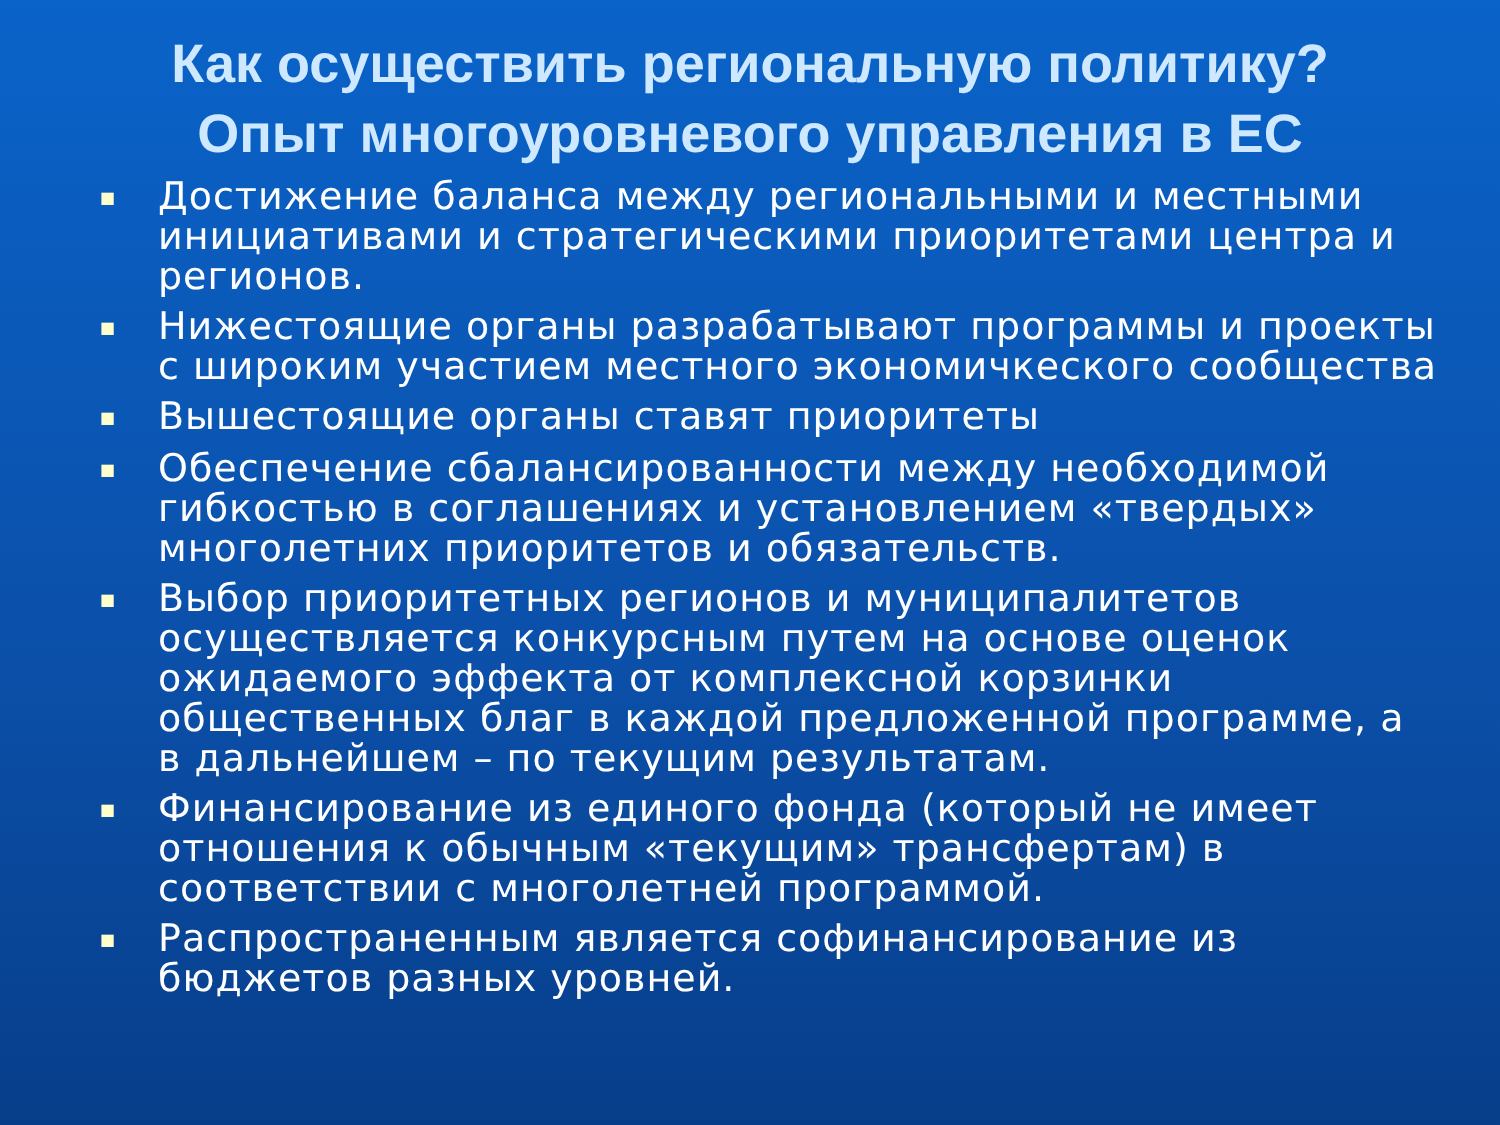Как осуществить региональную политику?
Опыт многоуровневого управления в ЕС
■ Достижение баланса между региональными и местными инициативами и стратегическими приоритетами центра и регионов.
■ Нижестоящие органы разрабатывают программы и проекты с широким участием местного экономичкеского сообщества
■ Вышестоящие органы ставят приоритеты
■ Обеспечение сбалансированности между необходимой гибкостью в соглашениях и установлением «твердых» многолетних приоритетов и обязательств.
■ Выбор приоритетных регионов и муниципалитетов осуществляется конкурсным путем на основе оценок ожидаемого эффекта от комплексной корзинки общественных благ в каждой предложенной программе, а в дальнейшем – по текущим результатам.
■ Финансирование из единого фонда (который не имеет отношения к обычным «текущим» трансфертам) в соответствии с многолетней программой.
■ Распространенным является софинансирование из бюджетов разных уровней.